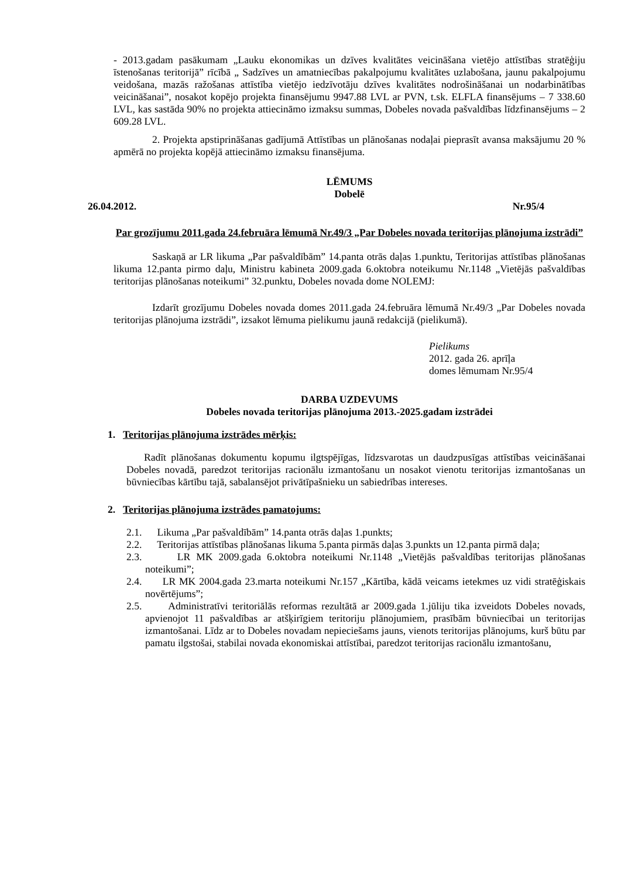- 2013.gadam pasākumam „Lauku ekonomikas un dzīves kvalitātes veicināšana vietējo attīstības stratēģiju īstenošanas teritorijā” rīcībā „ Sadzīves un amatniecības pakalpojumu kvalitātes uzlabošana, jaunu pakalpojumu veidošana, mazās ražošanas attīstība vietējo iedzīvotāju dzīves kvalitātes nodrošināšanai un nodarbinātības veicināšanai”, nosakot kopējo projekta finansējumu 9947.88 LVL ar PVN, t.sk. ELFLA finansējums – 7 338.60 LVL, kas sastāda 90% no projekta attiecināmo izmaksu summas, Dobeles novada pašvaldības līdzfinansējums – 2 609.28 LVL.
2. Projekta apstiprināšanas gadījumā Attīstības un plānošanas nodaļai pieprasīt avansa maksājumu 20 % apmērā no projekta kopējā attiecināmo izmaksu finansējuma.
LĒMUMS
Dobelē
26.04.2012. Nr.95/4
Par grozījumu 2011.gada 24.februāra lēmumā Nr.49/3 „Par Dobeles novada teritorijas plānojuma izstrādi”
Saskaņā ar LR likuma „Par pašvaldībām” 14.panta otrās daļas 1.punktu, Teritorijas attīstības plānošanas likuma 12.panta pirmo daļu, Ministru kabineta 2009.gada 6.oktobra noteikumu Nr.1148 „Vietējās pašvaldības teritorijas plānošanas noteikumi” 32.punktu, Dobeles novada dome NOLEMJ:
Izdarīt grozījumu Dobeles novada domes 2011.gada 24.februāra lēmumā Nr.49/3 „Par Dobeles novada teritorijas plānojuma izstrādi”, izsakot lēmuma pielikumu jaunā redakcijā (pielikumā).
Pielikums
2012. gada 26. aprīļa
domes lēmumam Nr.95/4
DARBA UZDEVUMS
Dobeles novada teritorijas plānojuma 2013.-2025.gadam izstrādei
1. Teritorijas plānojuma izstrādes mērķis:
Radīt plānošanas dokumentu kopumu ilgtspējīgas, līdzsvarotas un daudzpusīgas attīstības veicināšanai Dobeles novadā, paredzot teritorijas racionālu izmantošanu un nosakot vienotu teritorijas izmantošanas un būvniecības kārtību tajā, sabalansējot privātīpašnieku un sabiedrības intereses.
2. Teritorijas plānojuma izstrādes pamatojums:
2.1. Likuma „Par pašvaldībām” 14.panta otrās daļas 1.punkts;
2.2. Teritorijas attīstības plānošanas likuma 5.panta pirmās daļas 3.punkts un 12.panta pirmā daļa;
2.3. LR MK 2009.gada 6.oktobra noteikumi Nr.1148 „Vietējās pašvaldības teritorijas plānošanas noteikumi”;
2.4. LR MK 2004.gada 23.marta noteikumi Nr.157 „Kārtība, kādā veicams ietekmes uz vidi stratēģiskais novērtējums”;
2.5. Administratīvi teritoriālās reformas rezultātā ar 2009.gada 1.jūliju tika izveidots Dobeles novads, apvienojot 11 pašvaldības ar atšķirīgiem teritoriju plānojumiem, prasībām būvniecībai un teritorijas izmantošanai. Līdz ar to Dobeles novadam nepieciešams jauns, vienots teritorijas plānojums, kurš būtu par pamatu ilgstošai, stabilai novada ekonomiskai attīstībai, paredzot teritorijas racionālu izmantošanu,